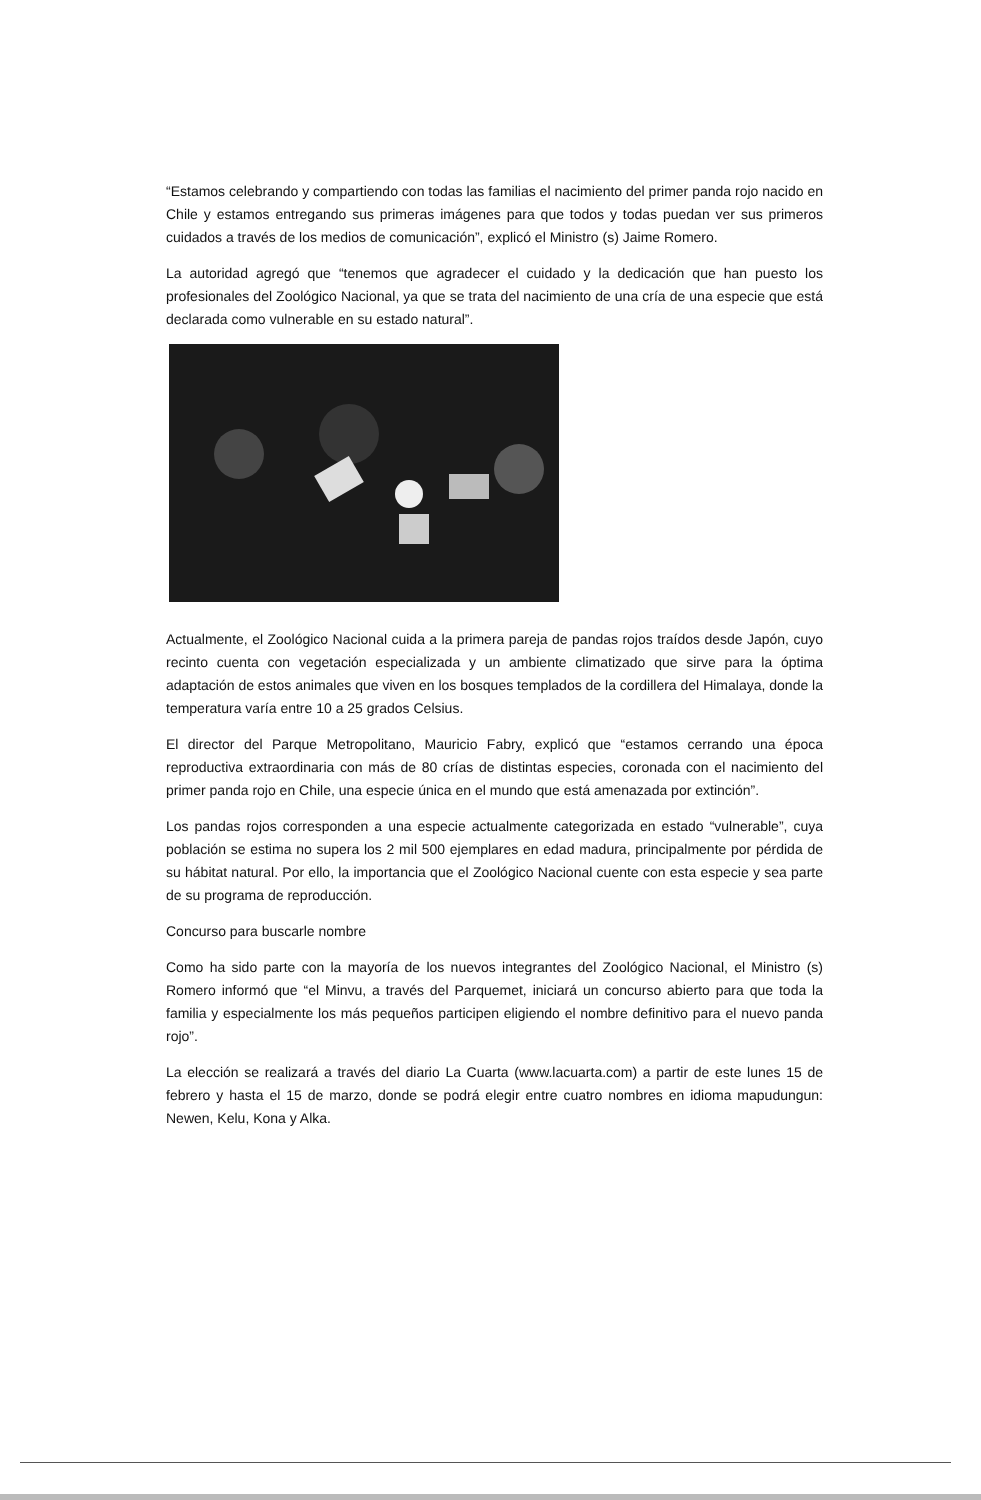“Estamos celebrando y compartiendo con todas las familias el nacimiento del primer panda rojo nacido en Chile y estamos entregando sus primeras imágenes para que todos y todas puedan ver sus primeros cuidados a través de los medios de comunicación”, explicó el Ministro (s) Jaime Romero.
La autoridad agregó que “tenemos que agradecer el cuidado y la dedicación que han puesto los profesionales del Zoológico Nacional, ya que se trata del nacimiento de una cría de una especie que está declarada como vulnerable en su estado natural”.
Actualmente, el Zoológico Nacional cuida a la primera pareja de pandas rojos traídos desde Japón, cuyo recinto cuenta con vegetación especializada y un ambiente climatizado que sirve para la óptima adaptación de estos animales que viven en los bosques templados de la cordillera del Himalaya, donde la temperatura varía entre 10 a 25 grados Celsius.
El director del Parque Metropolitano, Mauricio Fabry, explicó que “estamos cerrando una época reproductiva extraordinaria con más de 80 crías de distintas especies, coronada con el nacimiento del primer panda rojo en Chile, una especie única en el mundo que está amenazada por extinción”.
Los pandas rojos corresponden a una especie actualmente categorizada en estado “vulnerable”, cuya población se estima no supera los 2 mil 500 ejemplares en edad madura, principalmente por pérdida de su hábitat natural. Por ello, la importancia que el Zoológico Nacional cuente con esta especie y sea parte de su programa de reproducción.
Concurso para buscarle nombre
Como ha sido parte con la mayoría de los nuevos integrantes del Zoológico Nacional, el Ministro (s) Romero informó que “el Minvu, a través del Parquemet, iniciará un concurso abierto para que toda la familia y especialmente los más pequeños participen eligiendo el nombre definitivo para el nuevo panda rojo”.
La elección se realizará a través del diario La Cuarta (www.lacuarta.com) a partir de este lunes 15 de febrero y hasta el 15 de marzo, donde se podrá elegir entre cuatro nombres en idioma mapudungun: Newen, Kelu, Kona y Alka.